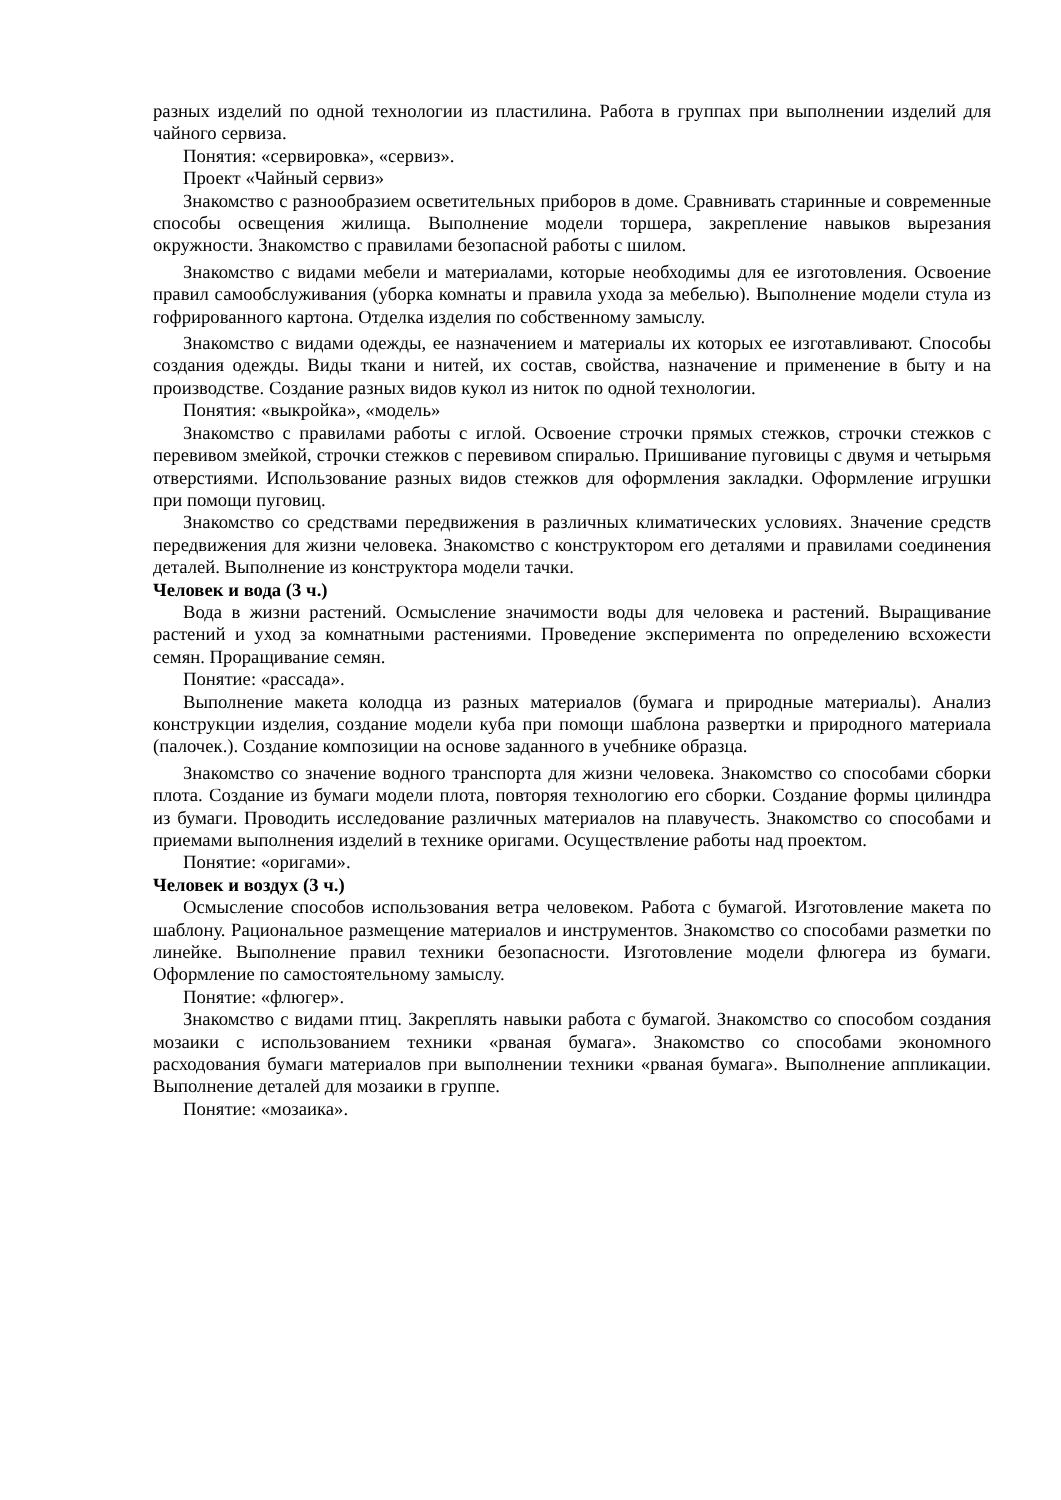разных изделий по одной технологии из пластилина. Работа в группах при выполнении изделий для чайного сервиза.
Понятия: «сервировка», «сервиз».
Проект «Чайный сервиз»
Знакомство с разнообразием осветительных приборов в доме. Сравнивать старинные и современные способы освещения жилища. Выполнение модели торшера, закрепление навыков вырезания окружности. Знакомство с правилами безопасной работы с шилом.
Знакомство с видами мебели и материалами, которые необходимы для ее изготовления. Освоение правил самообслуживания (уборка комнаты и правила ухода за мебелью). Выполнение модели стула из гофрированного картона. Отделка изделия по собственному замыслу.
Знакомство с видами одежды, ее назначением и материалы их которых ее изготавливают. Способы создания одежды. Виды ткани и нитей, их состав, свойства, назначение и применение в быту и на производстве. Создание разных видов кукол из ниток по одной технологии.
Понятия: «выкройка», «модель»
Знакомство с правилами работы с иглой. Освоение строчки прямых стежков, строчки стежков с перевивом змейкой, строчки стежков с перевивом спиралью. Пришивание пуговицы с двумя и четырьмя отверстиями. Использование разных видов стежков для оформления закладки. Оформление игрушки при помощи пуговиц.
Знакомство со средствами передвижения в различных климатических условиях. Значение средств передвижения для жизни человека. Знакомство с конструктором его деталями и правилами соединения деталей. Выполнение из конструктора модели тачки.
Человек и вода (3 ч.)
Вода в жизни растений. Осмысление значимости воды для человека и растений. Выращивание растений и уход за комнатными растениями. Проведение эксперимента по определению всхожести семян. Проращивание семян.
Понятие: «рассада».
Выполнение макета колодца из разных материалов (бумага и природные материалы). Анализ конструкции изделия, создание модели куба при помощи шаблона развертки и природного материала (палочек.). Создание композиции на основе заданного в учебнике образца.
Знакомство со значение водного транспорта для жизни человека. Знакомство со способами сборки плота. Создание из бумаги модели плота, повторяя технологию его сборки. Создание формы цилиндра из бумаги. Проводить исследование различных материалов на плавучесть. Знакомство со способами и приемами выполнения изделий в технике оригами. Осуществление работы над проектом.
Понятие: «оригами».
Человек и воздух (3 ч.)
Осмысление способов использования ветра человеком. Работа с бумагой. Изготовление макета по шаблону. Рациональное размещение материалов и инструментов. Знакомство со способами разметки по линейке. Выполнение правил техники безопасности. Изготовление модели флюгера из бумаги. Оформление по самостоятельному замыслу.
Понятие: «флюгер».
Знакомство с видами птиц. Закреплять навыки работа с бумагой. Знакомство со способом создания мозаики с использованием техники «рваная бумага». Знакомство со способами экономного расходования бумаги материалов при выполнении техники «рваная бумага». Выполнение аппликации. Выполнение деталей для мозаики в группе.
Понятие: «мозаика».